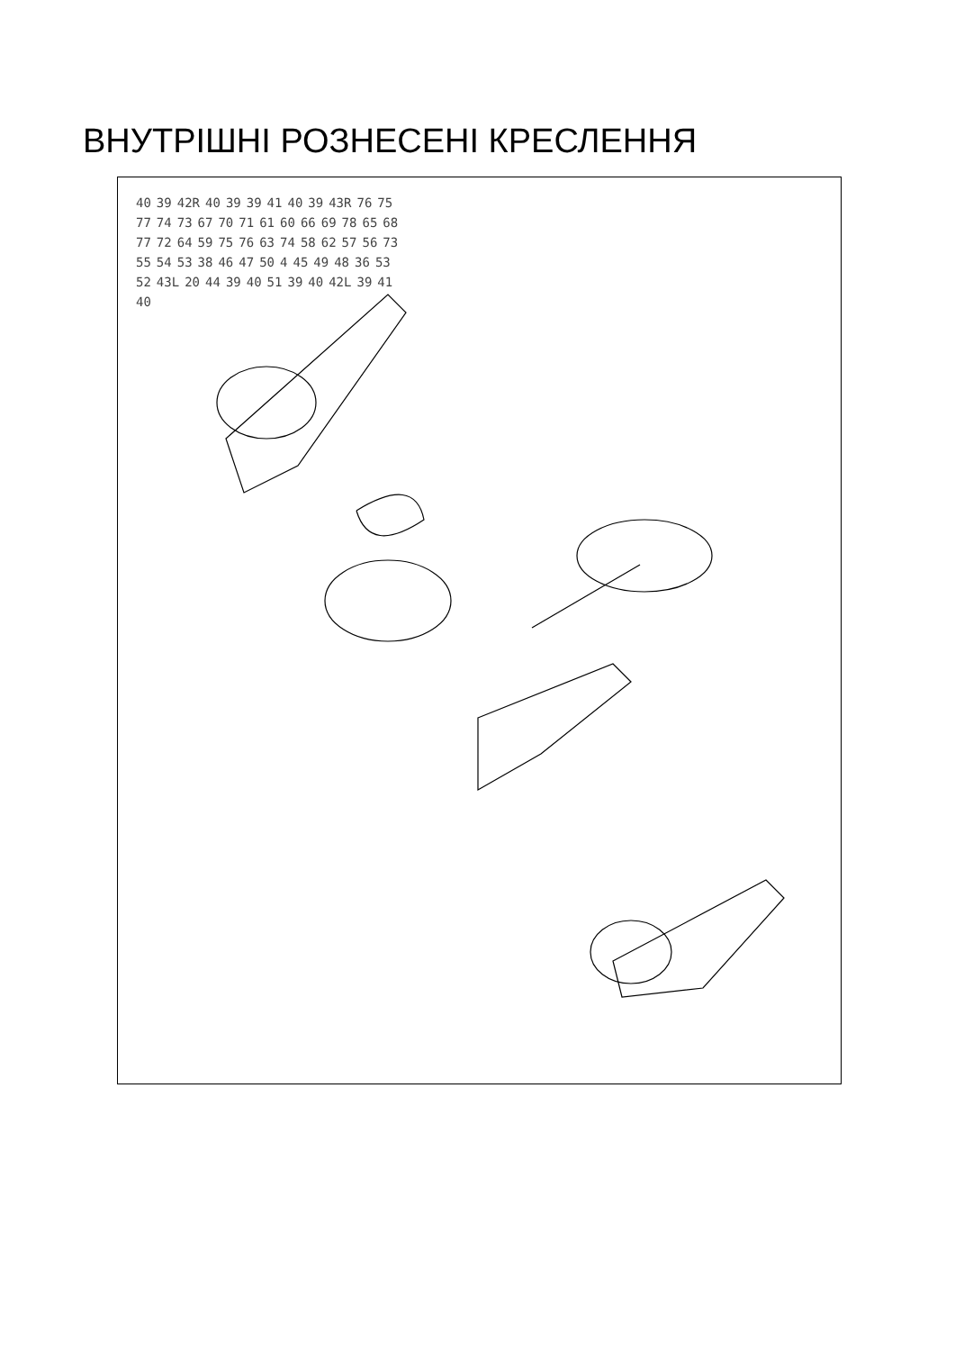ВНУТРІШНІ РОЗНЕСЕНІ КРЕСЛЕННЯ
40 39 42R 40 39 39 41 40 39 43R 76 75 77 74 73 67 70 71 61 60 66 69 78 65 68 77 72 64 59 75 76 63 74 58 62 57 56 73 55 54 53 38 46 47 50 4 45 49 48 36 53 52 43L 20 44 39 40 51 39 40 42L 39 41 40